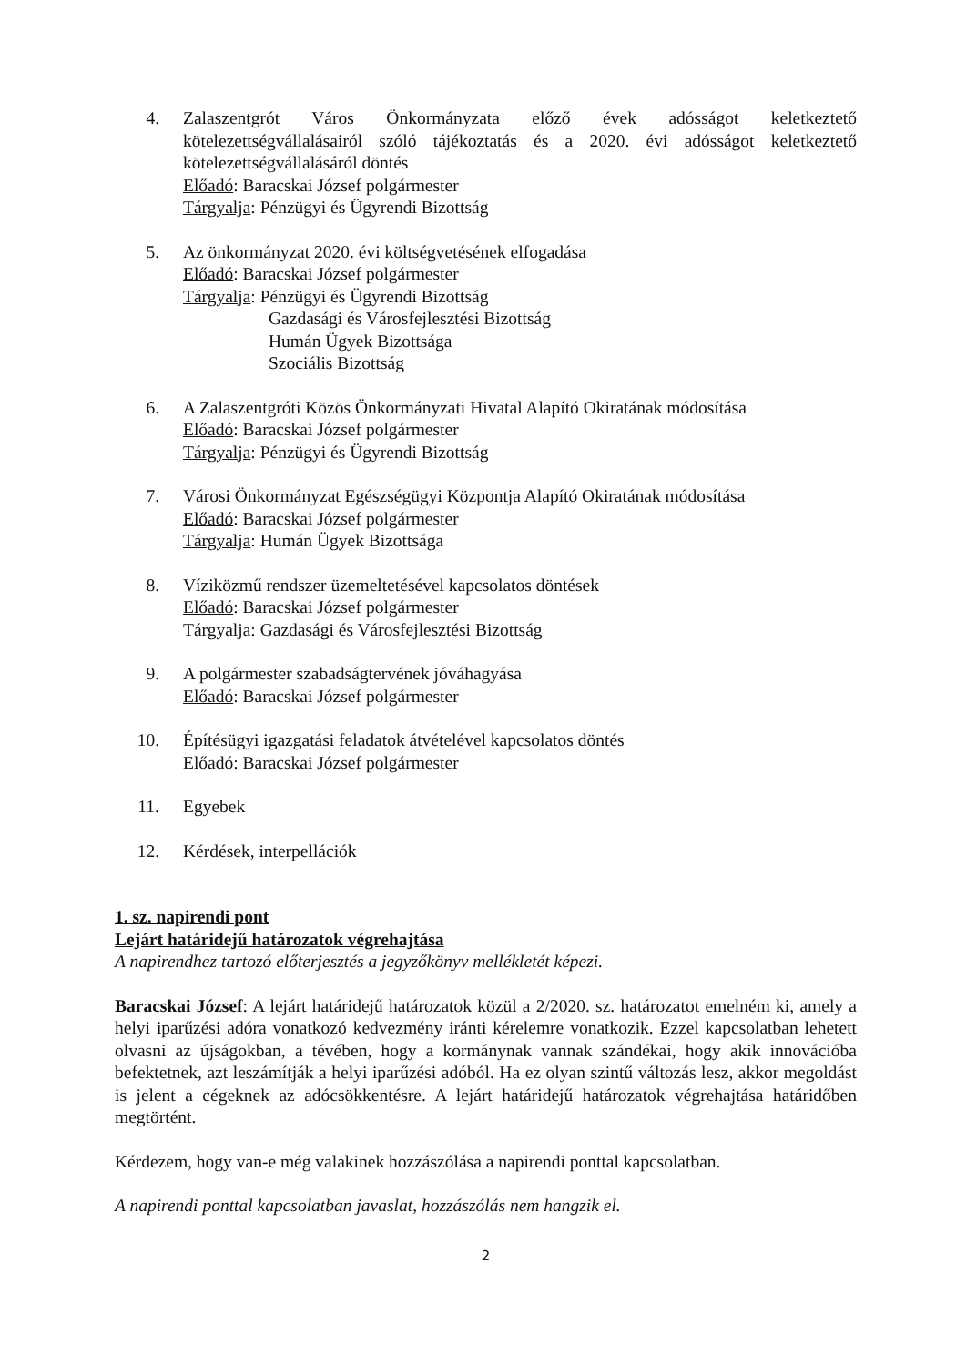4. Zalaszentgrót Város Önkormányzata előző évek adósságot keletkeztető kötelezettségvállalásairól szóló tájékoztatás és a 2020. évi adósságot keletkeztető kötelezettségvállalásáról döntés
Előadó: Baracskai József polgármester
Tárgyalja: Pénzügyi és Ügyrendi Bizottság
5. Az önkormányzat 2020. évi költségvetésének elfogadása
Előadó: Baracskai József polgármester
Tárgyalja: Pénzügyi és Ügyrendi Bizottság
Gazdasági és Városfejlesztési Bizottság
Humán Ügyek Bizottsága
Szociális Bizottság
6. A Zalaszentgróti Közös Önkormányzati Hivatal Alapító Okiratának módosítása
Előadó: Baracskai József polgármester
Tárgyalja: Pénzügyi és Ügyrendi Bizottság
7. Városi Önkormányzat Egészségügyi Központja Alapító Okiratának módosítása
Előadó: Baracskai József polgármester
Tárgyalja: Humán Ügyek Bizottsága
8. Víziközmű rendszer üzemeltetésével kapcsolatos döntések
Előadó: Baracskai József polgármester
Tárgyalja: Gazdasági és Városfejlesztési Bizottság
9. A polgármester szabadságtervének jóváhagyása
Előadó: Baracskai József polgármester
10. Építésügyi igazgatási feladatok átvételével kapcsolatos döntés
Előadó: Baracskai József polgármester
11. Egyebek
12. Kérdések, interpellációk
1. sz. napirendi pont
Lejárt határidejű határozatok végrehajtása
A napirendhez tartozó előterjesztés a jegyzőkönyv mellékletét képezi.
Baracskai József: A lejárt határidejű határozatok közül a 2/2020. sz. határozatot emelném ki, amely a helyi iparűzési adóra vonatkozó kedvezmény iránti kérelemre vonatkozik. Ezzel kapcsolatban lehetett olvasni az újságokban, a tévében, hogy a kormánynak vannak szándékai, hogy akik innovációba befektetnek, azt leszámítják a helyi iparűzési adóból. Ha ez olyan szintű változás lesz, akkor megoldást is jelent a cégeknek az adócsökkentésre. A lejárt határidejű határozatok végrehajtása határidőben megtörtént.
Kérdezem, hogy van-e még valakinek hozzászólása a napirendi ponttal kapcsolatban.
A napirendi ponttal kapcsolatban javaslat, hozzászólás nem hangzik el.
2